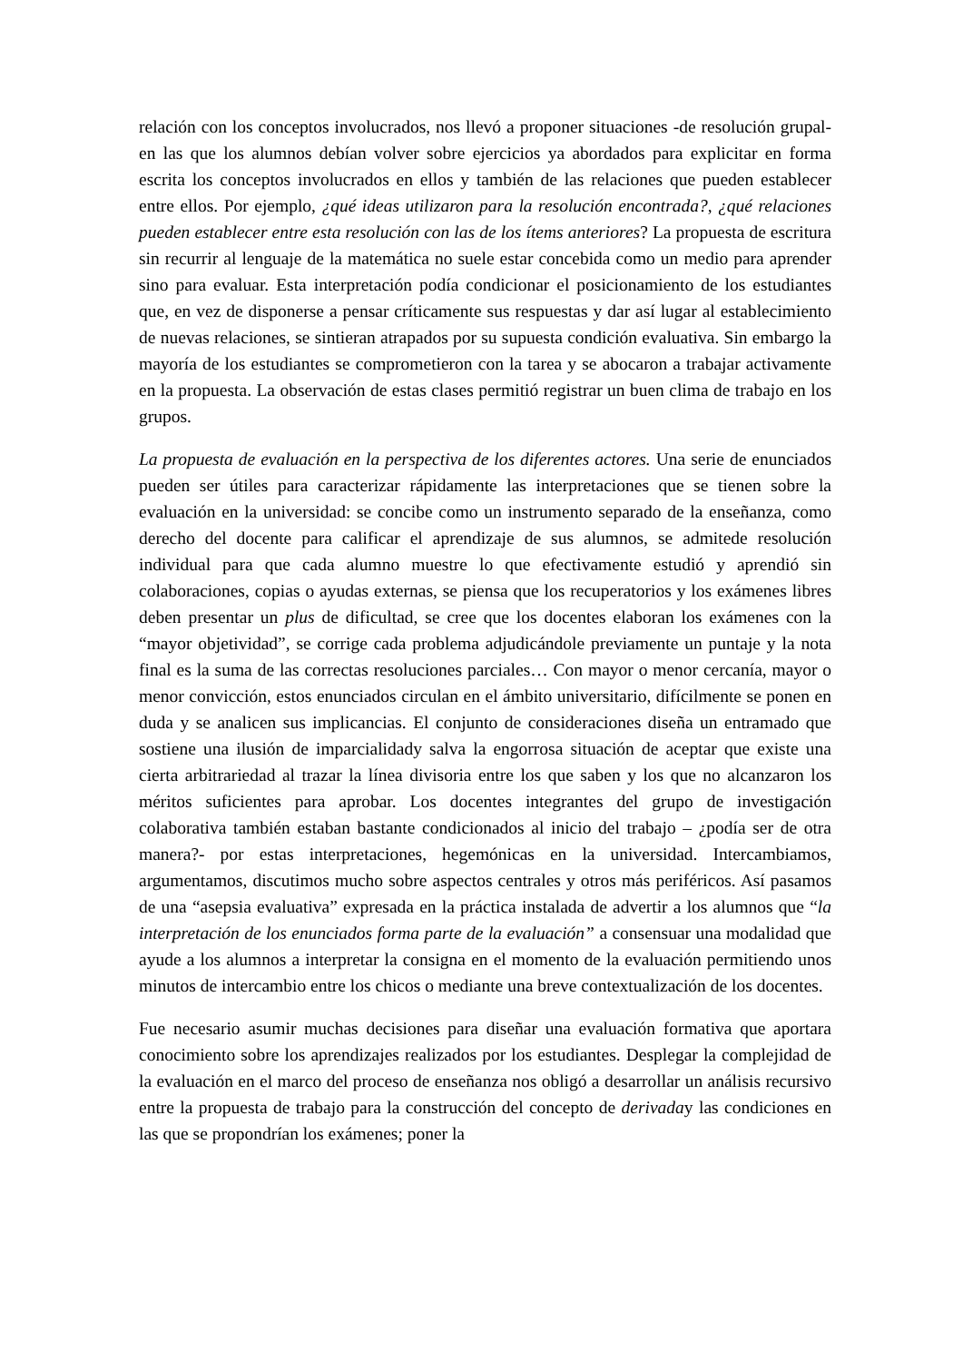relación con los conceptos involucrados, nos llevó a proponer situaciones -de resolución grupal- en las que los alumnos debían volver sobre ejercicios ya abordados para explicitar en forma escrita los conceptos involucrados en ellos y también de las relaciones que pueden establecer entre ellos. Por ejemplo, ¿qué ideas utilizaron para la resolución encontrada?, ¿qué relaciones pueden establecer entre esta resolución con las de los ítems anteriores? La propuesta de escritura sin recurrir al lenguaje de la matemática no suele estar concebida como un medio para aprender sino para evaluar. Esta interpretación podía condicionar el posicionamiento de los estudiantes que, en vez de disponerse a pensar críticamente sus respuestas y dar así lugar al establecimiento de nuevas relaciones, se sintieran atrapados por su supuesta condición evaluativa. Sin embargo la mayoría de los estudiantes se comprometieron con la tarea y se abocaron a trabajar activamente en la propuesta. La observación de estas clases permitió registrar un buen clima de trabajo en los grupos.
La propuesta de evaluación en la perspectiva de los diferentes actores. Una serie de enunciados pueden ser útiles para caracterizar rápidamente las interpretaciones que se tienen sobre la evaluación en la universidad: se concibe como un instrumento separado de la enseñanza, como derecho del docente para calificar el aprendizaje de sus alumnos, se admitede resolución individual para que cada alumno muestre lo que efectivamente estudió y aprendió sin colaboraciones, copias o ayudas externas, se piensa que los recuperatorios y los exámenes libres deben presentar un plus de dificultad, se cree que los docentes elaboran los exámenes con la “mayor objetividad”, se corrige cada problema adjudicándole previamente un puntaje y la nota final es la suma de las correctas resoluciones parciales… Con mayor o menor cercanía, mayor o menor convicción, estos enunciados circulan en el ámbito universitario, difícilmente se ponen en duda y se analicen sus implicancias. El conjunto de consideraciones diseña un entramado que sostiene una ilusión de imparcialidady salva la engorrosa situación de aceptar que existe una cierta arbitrariedad al trazar la línea divisoria entre los que saben y los que no alcanzaron los méritos suficientes para aprobar. Los docentes integrantes del grupo de investigación colaborativa también estaban bastante condicionados al inicio del trabajo – ¿podía ser de otra manera?- por estas interpretaciones, hegemónicas en la universidad. Intercambiamos, argumentamos, discutimos mucho sobre aspectos centrales y otros más periféricos. Así pasamos de una “asepsia evaluativa” expresada en la práctica instalada de advertir a los alumnos que “la interpretación de los enunciados forma parte de la evaluación” a consensuar una modalidad que ayude a los alumnos a interpretar la consigna en el momento de la evaluación permitiendo unos minutos de intercambio entre los chicos o mediante una breve contextualización de los docentes.
Fue necesario asumir muchas decisiones para diseñar una evaluación formativa que aportara conocimiento sobre los aprendizajes realizados por los estudiantes. Desplegar la complejidad de la evaluación en el marco del proceso de enseñanza nos obligó a desarrollar un análisis recursivo entre la propuesta de trabajo para la construcción del concepto de derivaday las condiciones en las que se propondrían los exámenes; poner la